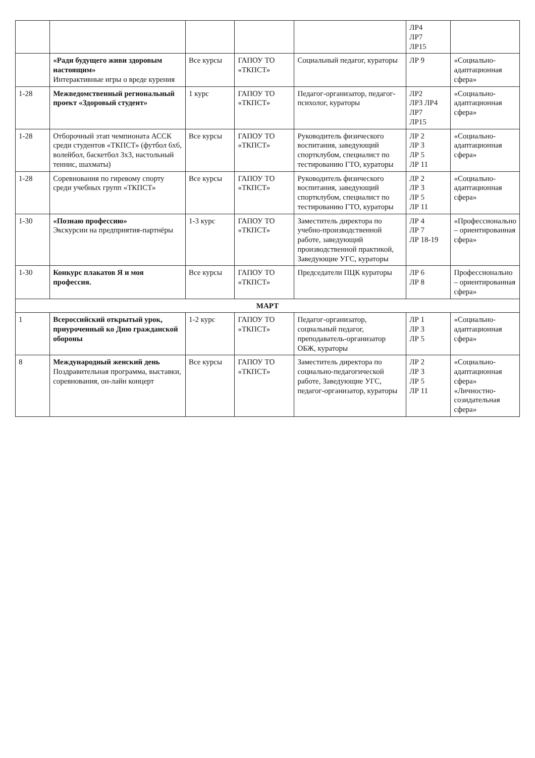| | | | | | ЛР4 ЛР7 ЛР15 | |
| | «Ради будущего живи здоровым настоящим» Интерактивные игры о вреде курения | Все курсы | ГАПОУ ТО «ТКПСТ» | Социальный педагог, кураторы | ЛР 9 | «Социально-адаптационная сфера» |
| 1-28 | Межведомственный региональный проект «Здоровый студент» | 1 курс | ГАПОУ ТО «ТКПСТ» | Педагог-организатор, педагог-психолог, кураторы | ЛР2 ЛР3 ЛР4 ЛР7 ЛР15 | «Социально-адаптационная сфера» |
| 1-28 | Отборочный этап чемпионата АССК среди студентов «ТКПСТ» (футбол 6х6, волейбол, баскетбол 3х3, настольный теннис, шахматы) | Все курсы | ГАПОУ ТО «ТКПСТ» | Руководитель физического воспитания, заведующий спортклубом, специалист по тестированию ГТО, кураторы | ЛР 2 ЛР 3 ЛР 5 ЛР 11 | «Социально-адаптационная сфера» |
| 1-28 | Соревнования по гиревому спорту среди учебных групп «ТКПСТ» | Все курсы | ГАПОУ ТО «ТКПСТ» | Руководитель физического воспитания, заведующий спортклубом, специалист по тестированию ГТО, кураторы | ЛР 2 ЛР 3 ЛР 5 ЛР 11 | «Социально-адаптационная сфера» |
| 1-30 | «Познаю профессию» Экскурсии на предприятия-партнёры | 1-3 курс | ГАПОУ ТО «ТКПСТ» | Заместитель директора по учебно-производственной работе, заведующий производственной практикой, Заведующие УГС, кураторы | ЛР 4 ЛР 7 ЛР 18-19 | «Профессионально – ориентированная сфера» |
| 1-30 | Конкурс плакатов Я и моя профессия. | Все курсы | ГАПОУ ТО «ТКПСТ» | Председатели ПЦК кураторы | ЛР 6 ЛР 8 | Профессионально – ориентированная сфера» |
| МАРТ | | | | | | |
| 1 | Всероссийский открытый урок, приуроченный ко Дню гражданской обороны | 1-2 курс | ГАПОУ ТО «ТКПСТ» | Педагог-организатор, социальный педагог, преподаватель-организатор ОБЖ, кураторы | ЛР 1 ЛР 3 ЛР 5 | «Социально-адаптационная сфера» |
| 8 | Международный женский день Поздравительная программа, выставки, соревнования, он-лайн концерт | Все курсы | ГАПОУ ТО «ТКПСТ» | Заместитель директора по социально-педагогической работе, Заведующие УГС, педагог-организатор, кураторы | ЛР 2 ЛР 3 ЛР 5 ЛР 11 | «Социально-адаптационная сфера» «Личностно-созидательная сфера» |